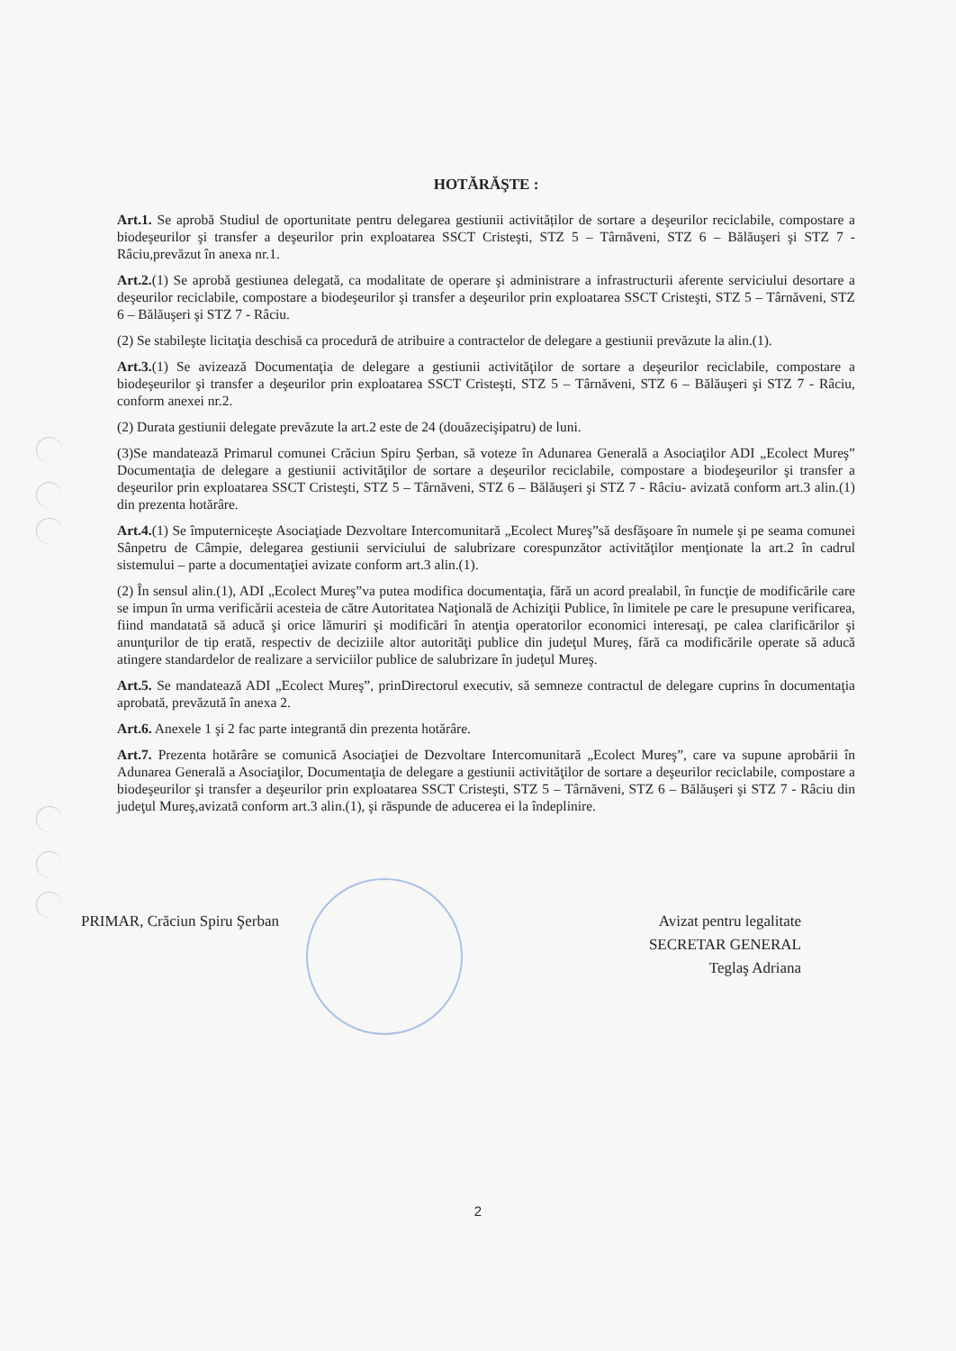HOTĂRĂŞTE :
Art.1. Se aprobă Studiul de oportunitate pentru delegarea gestiunii activităților de sortare a deşeurilor reciclabile, compostare a biodeşeurilor şi transfer a deşeurilor prin exploatarea SSCT Cristeşti, STZ 5 – Târnăveni, STZ 6 – Bălăuşeri şi STZ 7 - Râciu,prevăzut în anexa nr.1.
Art.2.(1) Se aprobă gestiunea delegată, ca modalitate de operare şi administrare a infrastructurii aferente serviciului desortare a deşeurilor reciclabile, compostare a biodeşeurilor şi transfer a deşeurilor prin exploatarea SSCT Cristeşti, STZ 5 – Târnăveni, STZ 6 – Bălăuşeri şi STZ 7 - Râciu.
(2) Se stabileşte licitaţia deschisă ca procedură de atribuire a contractelor de delegare a gestiunii prevăzute la alin.(1).
Art.3.(1) Se avizează Documentaţia de delegare a gestiunii activităţilor de sortare a deşeurilor reciclabile, compostare a biodeşeurilor şi transfer a deşeurilor prin exploatarea SSCT Cristeşti, STZ 5 – Târnăveni, STZ 6 – Bălăuşeri şi STZ 7 - Râciu, conform anexei nr.2.
(2) Durata gestiunii delegate prevăzute la art.2 este de 24 (douăzecişipatru) de luni.
(3)Se mandatează Primarul comunei Crăciun Spiru Şerban, să voteze în Adunarea Generală a Asociaţilor ADI „Ecolect Mureş” Documentaţia de delegare a gestiunii activităţilor de sortare a deşeurilor reciclabile, compostare a biodeşeurilor şi transfer a deşeurilor prin exploatarea SSCT Cristeşti, STZ 5 – Târnăveni, STZ 6 – Bălăuşeri şi STZ 7 - Râciu- avizată conform art.3 alin.(1) din prezenta hotărâre.
Art.4.(1) Se împuterniceşte Asociaţiade Dezvoltare Intercomunitară „Ecolect Mureş”să desfăşoare în numele şi pe seama comunei Sânpetru de Câmpie, delegarea gestiunii serviciului de salubrizare corespunzător activităţilor menţionate la art.2 în cadrul sistemului – parte a documentaţiei avizate conform art.3 alin.(1).
(2) În sensul alin.(1), ADI „Ecolect Mureş”va putea modifica documentaţia, fără un acord prealabil, în funcţie de modificările care se impun în urma verificării acesteia de către Autoritatea Naţională de Achiziţii Publice, în limitele pe care le presupune verificarea, fiind mandatată să aducă şi orice lămuriri şi modificări în atenţia operatorilor economici interesaţi, pe calea clarificărilor şi anunţurilor de tip erată, respectiv de deciziile altor autorităţi publice din judeţul Mureş, fără ca modificările operate să aducă atingere standardelor de realizare a serviciilor publice de salubrizare în judeţul Mureş.
Art.5. Se mandatează ADI „Ecolect Mureş”, prinDirectorul executiv, să semneze contractul de delegare cuprins în documentaţia aprobată, prevăzută în anexa 2.
Art.6. Anexele 1 şi 2 fac parte integrantă din prezenta hotărâre.
Art.7. Prezenta hotărâre se comunică Asociaţiei de Dezvoltare Intercomunitară „Ecolect Mureş”, care va supune aprobării în Adunarea Generală a Asociaţilor, Documentaţia de delegare a gestiunii activităţilor de sortare a deşeurilor reciclabile, compostare a biodeşeurilor şi transfer a deşeurilor prin exploatarea SSCT Cristeşti, STZ 5 – Târnăveni, STZ 6 – Bălăuşeri şi STZ 7 - Râciu din judeţul Mureş,avizată conform art.3 alin.(1), şi răspunde de aducerea ei la îndeplinire.
PRIMAR, Crăciun Spiru Şerban Avizat pentru legalitate
SECRETAR GENERAL
Teglaş Adriana
2